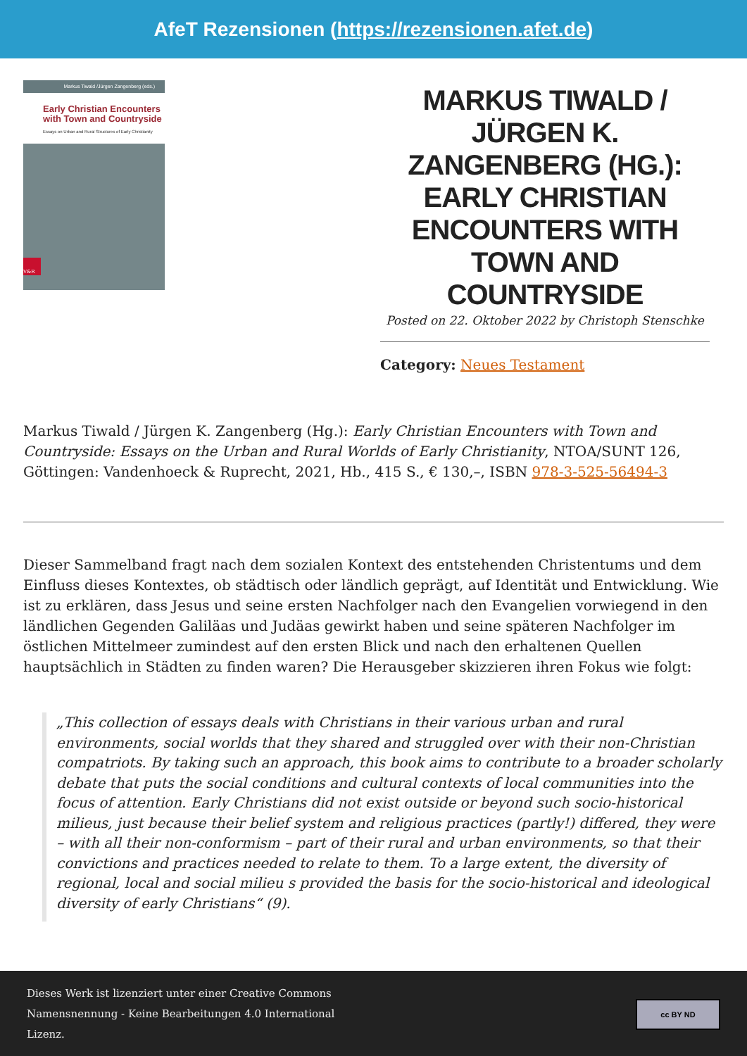AfeT Rezensionen (https://rezensionen.afet.de)
Markus Tiwald /Jürgen Zangenberg (eds.)
Early Christian Encounters
with Town and Countryside
Essays on Urban and Rural Structures of Early Christianity
V&R
MARKUS TIWALD / JÜRGEN K. ZANGENBERG (HG.): EARLY CHRISTIAN ENCOUNTERS WITH TOWN AND COUNTRYSIDE
Posted on 22. Oktober 2022 by Christoph Stenschke
Category: Neues Testament
Markus Tiwald / Jürgen K. Zangenberg (Hg.): Early Christian Encounters with Town and Countryside: Essays on the Urban and Rural Worlds of Early Christianity, NTOA/SUNT 126, Göttingen: Vandenhoeck & Ruprecht, 2021, Hb., 415 S., € 130,–, ISBN 978-3-525-56494-3
Dieser Sammelband fragt nach dem sozialen Kontext des entstehenden Christentums und dem Einfluss dieses Kontextes, ob städtisch oder ländlich geprägt, auf Identität und Entwicklung. Wie ist zu erklären, dass Jesus und seine ersten Nachfolger nach den Evangelien vorwiegend in den ländlichen Gegenden Galiläas und Judäas gewirkt haben und seine späteren Nachfolger im östlichen Mittelmeer zumindest auf den ersten Blick und nach den erhaltenen Quellen hauptsächlich in Städten zu finden waren? Die Herausgeber skizzieren ihren Fokus wie folgt:
„This collection of essays deals with Christians in their various urban and rural environments, social worlds that they shared and struggled over with their non-Christian compatriots. By taking such an approach, this book aims to contribute to a broader scholarly debate that puts the social conditions and cultural contexts of local communities into the focus of attention. Early Christians did not exist outside or beyond such socio-historical milieus, just because their belief system and religious practices (partly!) differed, they were – with all their non-conformism – part of their rural and urban environments, so that their convictions and practices needed to relate to them. To a large extent, the diversity of regional, local and social milieu s provided the basis for the socio-historical and ideological diversity of early Christians“ (9).
Dieses Werk ist lizenziert unter einer Creative Commons
Namensnennung - Keine Bearbeitungen 4.0 International
Lizenz.
cc BY ND